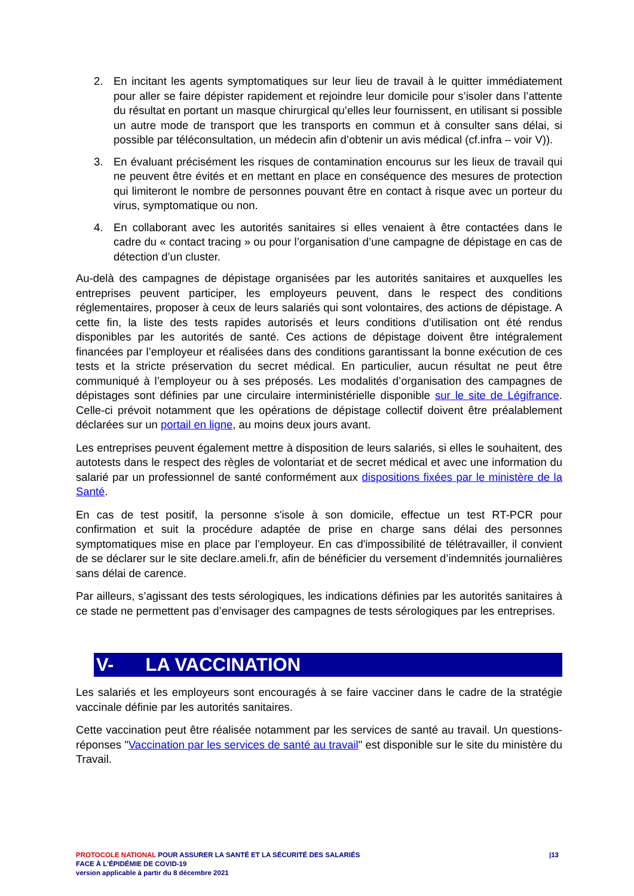2. En incitant les agents symptomatiques sur leur lieu de travail à le quitter immédiatement pour aller se faire dépister rapidement et rejoindre leur domicile pour s’isoler dans l’attente du résultat en portant un masque chirurgical qu’elles leur fournissent, en utilisant si possible un autre mode de transport que les transports en commun et à consulter sans délai, si possible par téléconsultation, un médecin afin d’obtenir un avis médical (cf.infra – voir V)).
3. En évaluant précisément les risques de contamination encourus sur les lieux de travail qui ne peuvent être évités et en mettant en place en conséquence des mesures de protection qui limiteront le nombre de personnes pouvant être en contact à risque avec un porteur du virus, symptomatique ou non.
4. En collaborant avec les autorités sanitaires si elles venaient à être contactées dans le cadre du « contact tracing » ou pour l’organisation d’une campagne de dépistage en cas de détection d’un cluster.
Au-delà des campagnes de dépistage organisées par les autorités sanitaires et auxquelles les entreprises peuvent participer, les employeurs peuvent, dans le respect des conditions réglementaires, proposer à ceux de leurs salariés qui sont volontaires, des actions de dépistage. A cette fin, la liste des tests rapides autorisés et leurs conditions d’utilisation ont été rendus disponibles par les autorités de santé. Ces actions de dépistage doivent être intégralement financées par l’employeur et réalisées dans des conditions garantissant la bonne exécution de ces tests et la stricte préservation du secret médical. En particulier, aucun résultat ne peut être communiqué à l’employeur ou à ses préposés. Les modalités d’organisation des campagnes de dépistages sont définies par une circulaire interministérielle disponible sur le site de Légifrance. Celle-ci prévoit notamment que les opérations de dépistage collectif doivent être préalablement déclarées sur un portail en ligne, au moins deux jours avant.
Les entreprises peuvent également mettre à disposition de leurs salariés, si elles le souhaitent, des autotests dans le respect des règles de volontariat et de secret médical et avec une information du salarié par un professionnel de santé conformément aux dispositions fixées par le ministère de la Santé.
En cas de test positif, la personne s'isole à son domicile, effectue un test RT-PCR pour confirmation et suit la procédure adaptée de prise en charge sans délai des personnes symptomatiques mise en place par l’employeur. En cas d'impossibilité de télétravailler, il convient de se déclarer sur le site declare.ameli.fr, afin de bénéficier du versement d’indemnités journalières sans délai de carence.
Par ailleurs, s’agissant des tests sérologiques, les indications définies par les autorités sanitaires à ce stade ne permettent pas d’envisager des campagnes de tests sérologiques par les entreprises.
V- LA VACCINATION
Les salariés et les employeurs sont encouragés à se faire vacciner dans le cadre de la stratégie vaccinale définie par les autorités sanitaires.
Cette vaccination peut être réalisée notamment par les services de santé au travail. Un questions-réponses "Vaccination par les services de santé au travail" est disponible sur le site du ministère du Travail.
|13 PROTOCOLE NATIONAL POUR ASSURER LA SANTÉ ET LA SÉCURITÉ DES SALARIÉS
FACE À L’ÉPIDÉMIE DE COVID-19
version applicable à partir du 8 décembre 2021